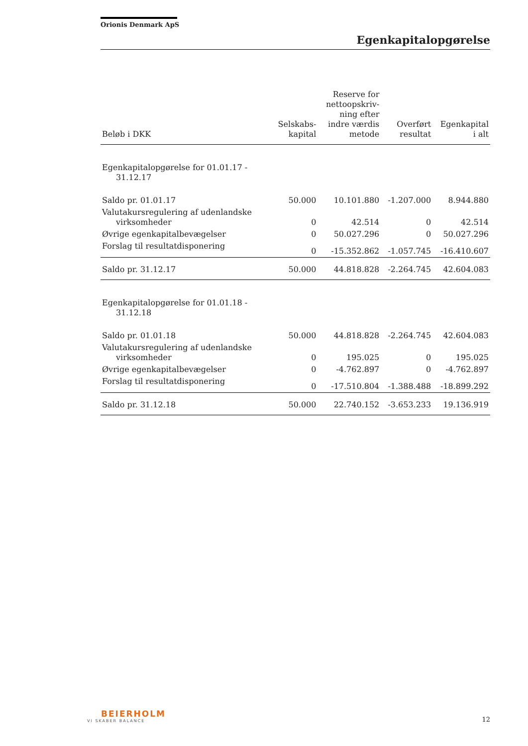Orionis Denmark ApS
Egenkapitalopgørelse
| Beløb i DKK | Selskabs- kapital | Reserve for nettoopskriv- ning efter indre værdis metode | Overført resultat | Egenkapital i alt |
| --- | --- | --- | --- | --- |
| Egenkapitalopgørelse for 01.01.17 - 31.12.17 | | | | |
| Saldo pr. 01.01.17 | 50.000 | 10.101.880 | -1.207.000 | 8.944.880 |
| Valutakursregulering af udenlandske virksomheder | 0 | 42.514 | 0 | 42.514 |
| Øvrige egenkapitalbevægelser | 0 | 50.027.296 | 0 | 50.027.296 |
| Forslag til resultatdisponering | 0 | -15.352.862 | -1.057.745 | -16.410.607 |
| Saldo pr. 31.12.17 | 50.000 | 44.818.828 | -2.264.745 | 42.604.083 |
| Egenkapitalopgørelse for 01.01.18 - 31.12.18 | | | | |
| Saldo pr. 01.01.18 | 50.000 | 44.818.828 | -2.264.745 | 42.604.083 |
| Valutakursregulering af udenlandske virksomheder | 0 | 195.025 | 0 | 195.025 |
| Øvrige egenkapitalbevægelser | 0 | -4.762.897 | 0 | -4.762.897 |
| Forslag til resultatdisponering | 0 | -17.510.804 | -1.388.488 | -18.899.292 |
| Saldo pr. 31.12.18 | 50.000 | 22.740.152 | -3.653.233 | 19.136.919 |
BEIERHOLM
VI SKABER BALANCE
12